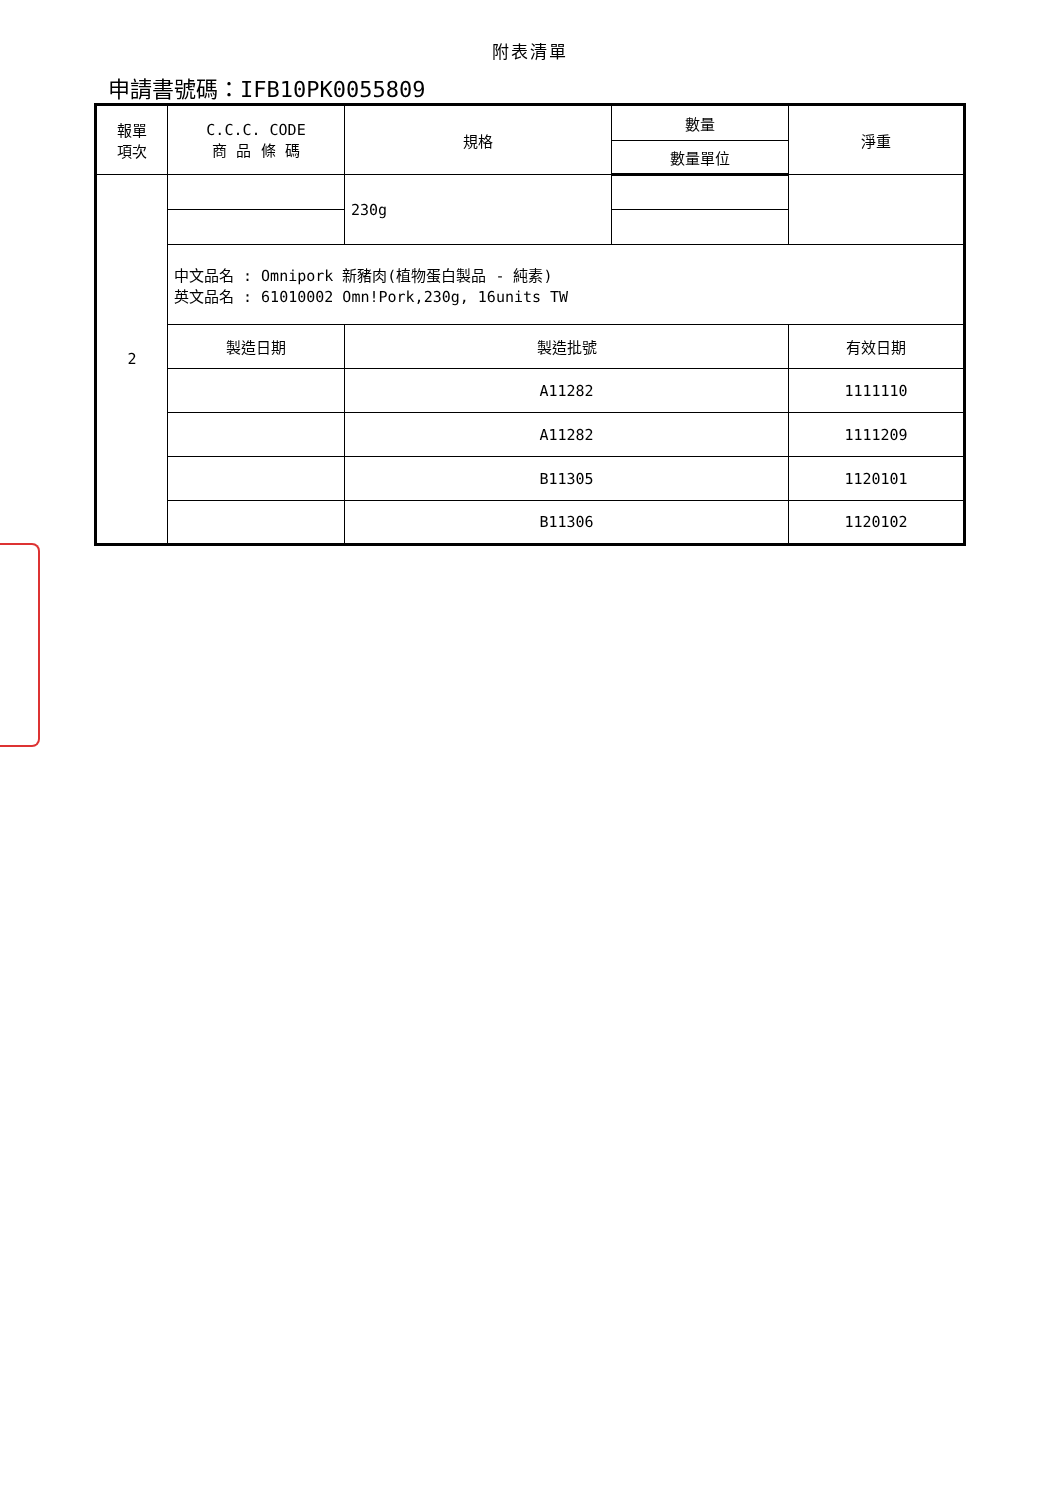附表清單
申請書號碼：IFB10PK0055809
| 報單 項次 | C.C.C. CODE 商 品 條 碼 | 規格 | 數量 | 淨重 |
| --- | --- | --- | --- | --- |
| | | | 數量單位 | |
| 2 | | 230g | | |
| | 中文品名 : Omnipork 新豬肉(植物蛋白製品 - 純素) 英文品名 : 61010002 Omn!Pork,230g, 16units TW | | | |
| | 製造日期 | 製造批號 | | 有效日期 |
| | | A11282 | | 1111110 |
| | | A11282 | | 1111209 |
| | | B11305 | | 1120101 |
| | | B11306 | | 1120102 |